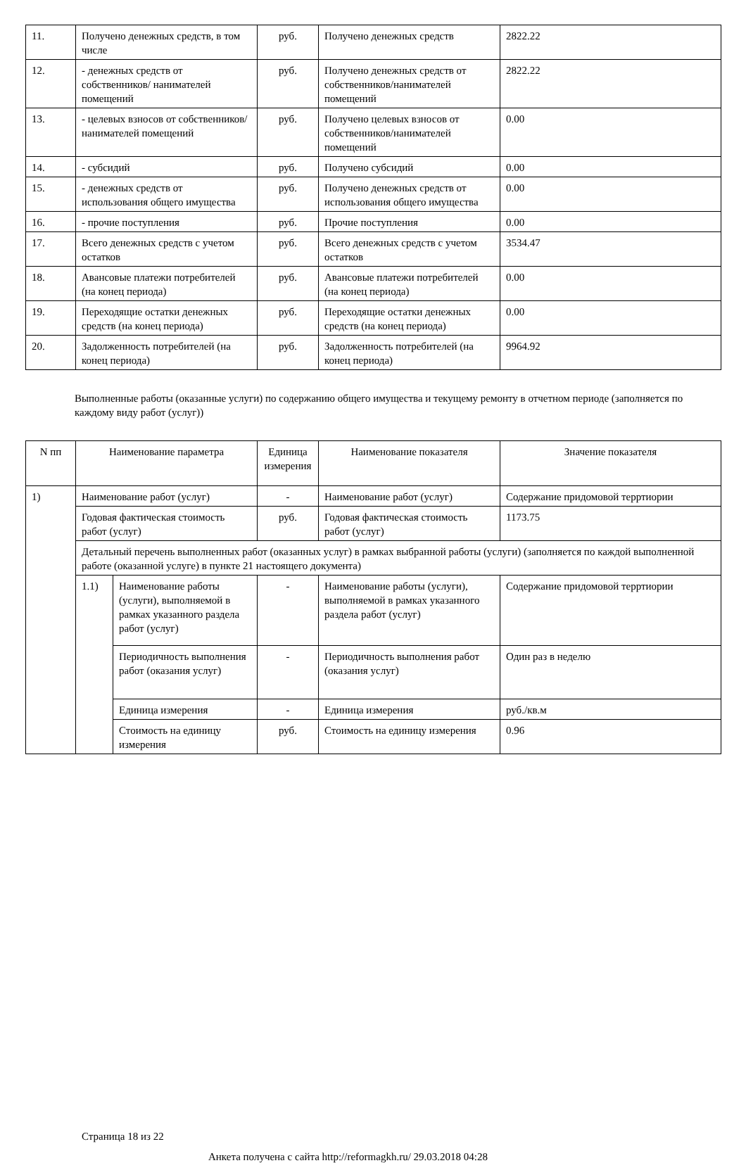| 11. | Получено денежных средств, в том числе | руб. | Получено денежных средств | 2822.22 |
| 12. | - денежных средств от собственников/ нанимателей помещений | руб. | Получено денежных средств от собственников/нанимателей помещений | 2822.22 |
| 13. | - целевых взносов от собственников/ нанимателей помещений | руб. | Получено целевых взносов от собственников/нанимателей помещений | 0.00 |
| 14. | - субсидий | руб. | Получено субсидий | 0.00 |
| 15. | - денежных средств от использования общего имущества | руб. | Получено денежных средств от использования общего имущества | 0.00 |
| 16. | - прочие поступления | руб. | Прочие поступления | 0.00 |
| 17. | Всего денежных средств с учетом остатков | руб. | Всего денежных средств с учетом остатков | 3534.47 |
| 18. | Авансовые платежи потребителей (на конец периода) | руб. | Авансовые платежи потребителей (на конец периода) | 0.00 |
| 19. | Переходящие остатки денежных средств (на конец периода) | руб. | Переходящие остатки денежных средств (на конец периода) | 0.00 |
| 20. | Задолженность потребителей (на конец периода) | руб. | Задолженность потребителей (на конец периода) | 9964.92 |
Выполненные работы (оказанные услуги) по содержанию общего имущества и текущему ремонту в отчетном периоде (заполняется по каждому виду работ (услуг))
| N пп | Наименование параметра | | Единица измерения | Наименование показателя | Значение показателя |
| --- | --- | --- | --- | --- | --- |
| 1) | Наименование работ (услуг) | | - | Наименование работ (услуг) | Содержание придомовой терртиории |
| | Годовая фактическая стоимость работ (услуг) | | руб. | Годовая фактическая стоимость работ (услуг) | 1173.75 |
| | Детальный перечень выполненных работ (оказанных услуг) в рамках выбранной работы (услуги) (заполняется по каждой выполненной работе (оказанной услуге) в пункте 21 настоящего документа) | | | | |
| | 1.1) | Наименование работы (услуги), выполняемой в рамках указанного раздела работ (услуг) | - | Наименование работы (услуги), выполняемой в рамках указанного раздела работ (услуг) | Содержание придомовой терртиории |
| | | Периодичность выполнения работ (оказания услуг) | - | Периодичность выполнения работ (оказания услуг) | Один раз в неделю |
| | | Единица измерения | - | Единица измерения | руб./кв.м |
| | | Стоимость на единицу измерения | руб. | Стоимость на единицу измерения | 0.96 |
Страница 18 из 22
Анкета получена с сайта http://reformagkh.ru/ 29.03.2018 04:28